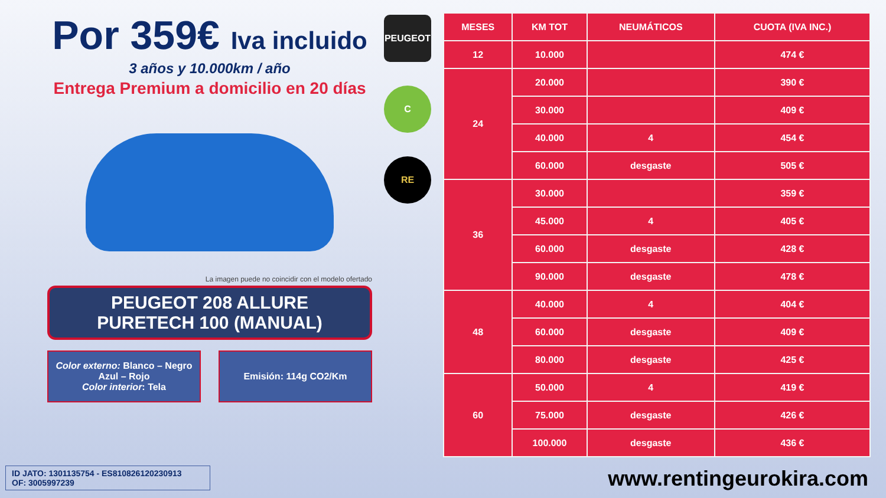Por 359€ Iva incluido
3 años y 10.000km / año
Entrega Premium a domicilio en 20 días
La imagen puede no coincidir con el modelo ofertado
PEUGEOT 208 ALLURE
PURETECH 100 (MANUAL)
Color externo: Blanco – Negro
Azul – Rojo
Color interior: Tela
Emisión: 114g CO2/Km
PEUGEOT
C
RE
| MESES | KM TOT | NEUMÁTICOS | CUOTA (IVA INC.) |
| --- | --- | --- | --- |
| 12 | 10.000 | | 474 € |
| 24 | 20.000 | | 390 € |
| | 30.000 | | 409 € |
| | 40.000 | 4 | 454 € |
| | 60.000 | desgaste | 505 € |
| 36 | 30.000 | | 359 € |
| | 45.000 | 4 | 405 € |
| | 60.000 | desgaste | 428 € |
| | 90.000 | desgaste | 478 € |
| 48 | 40.000 | 4 | 404 € |
| | 60.000 | desgaste | 409 € |
| | 80.000 | desgaste | 425 € |
| 60 | 50.000 | 4 | 419 € |
| | 75.000 | desgaste | 426 € |
| | 100.000 | desgaste | 436 € |
ID JATO: 1301135754 - ES810826120230913
OF: 3005997239
www.rentingeurokira.com